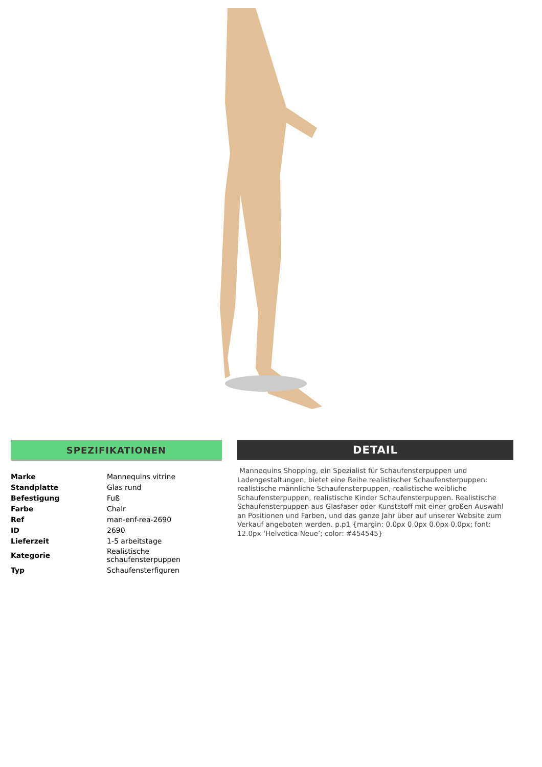SPEZIFIKATIONEN
| Marke | Mannequins vitrine |
| Standplatte | Glas rund |
| Befestigung | Fuß |
| Farbe | Chair |
| Ref | man-enf-rea-2690 |
| ID | 2690 |
| Lieferzeit | 1-5 arbeitstage |
| Kategorie | Realistische schaufensterpuppen |
| Typ | Schaufensterfiguren |
DETAIL
Mannequins Shopping, ein Spezialist für Schaufensterpuppen und Ladengestaltungen, bietet eine Reihe realistischer Schaufensterpuppen: realistische männliche Schaufensterpuppen, realistische weibliche Schaufensterpuppen, realistische Kinder Schaufensterpuppen. Realistische Schaufensterpuppen aus Glasfaser oder Kunststoff mit einer großen Auswahl an Positionen und Farben, und das ganze Jahr über auf unserer Website zum Verkauf angeboten werden. p.p1 {margin: 0.0px 0.0px 0.0px 0.0px; font: 12.0px ‘Helvetica Neue’; color: #454545}